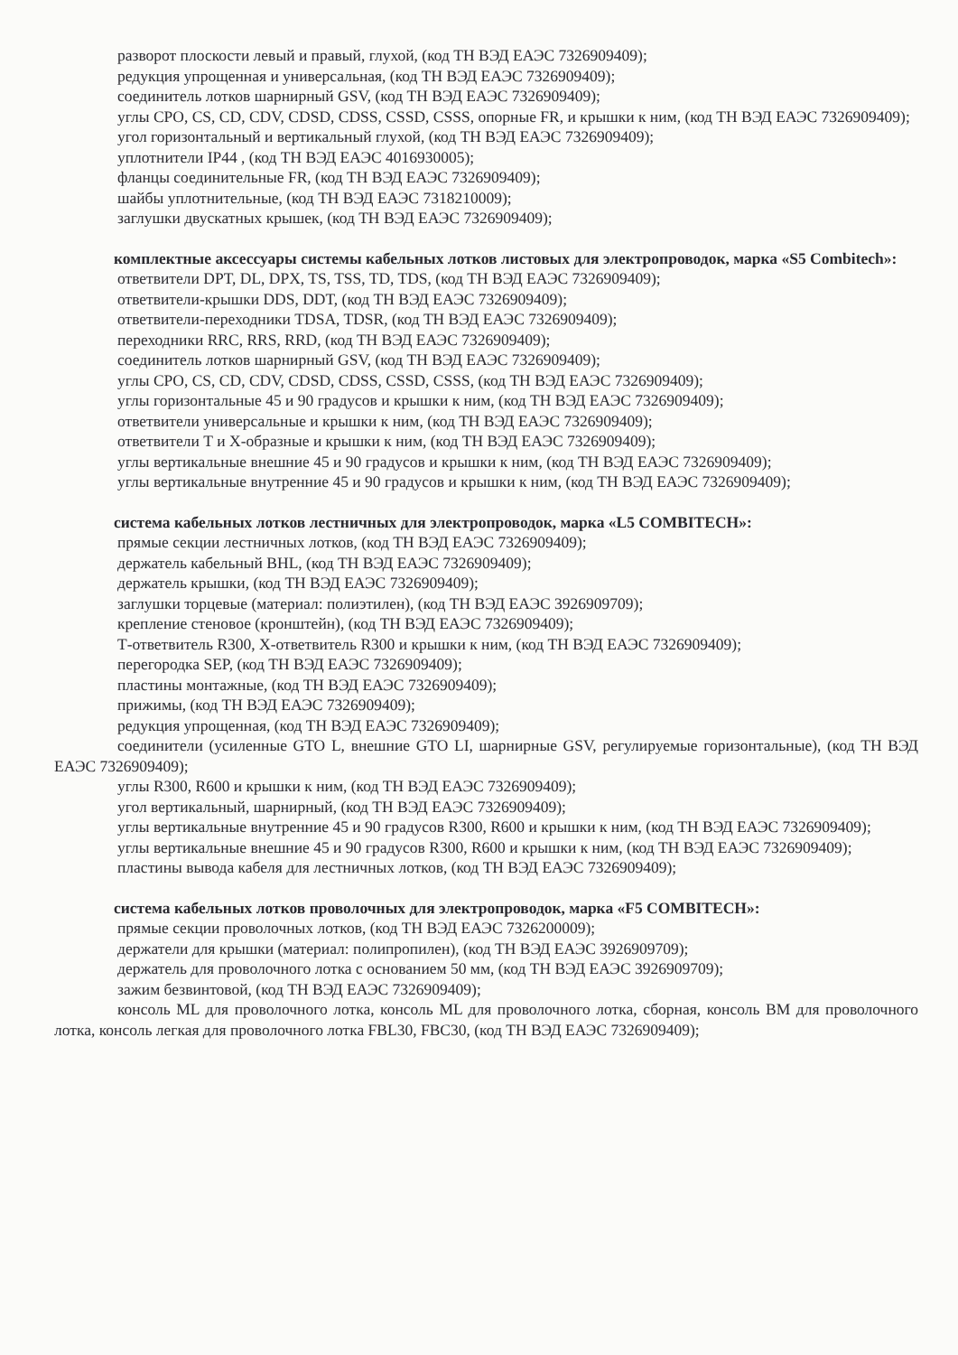разворот плоскости левый и правый, глухой, (код ТН ВЭД ЕАЭС 7326909409);
редукция упрощенная и универсальная, (код ТН ВЭД ЕАЭС 7326909409);
соединитель лотков шарнирный GSV, (код ТН ВЭД ЕАЭС 7326909409);
углы CPO, CS, CD, CDV, CDSD, CDSS, CSSD, CSSS, опорные FR, и крышки к ним, (код ТН ВЭД ЕАЭС 7326909409);
угол горизонтальный и вертикальный глухой, (код ТН ВЭД ЕАЭС 7326909409);
уплотнители IP44 , (код ТН ВЭД ЕАЭС 4016930005);
фланцы соединительные FR, (код ТН ВЭД ЕАЭС 7326909409);
шайбы уплотнительные, (код ТН ВЭД ЕАЭС 7318210009);
заглушки двускатных крышек, (код ТН ВЭД ЕАЭС 7326909409);
комплектные аксессуары системы кабельных лотков листовых для электропроводок, марка «S5 Combitech»:
ответвители DPT, DL, DPX, TS, TSS, TD, TDS, (код ТН ВЭД ЕАЭС 7326909409);
ответвители-крышки DDS, DDT, (код ТН ВЭД ЕАЭС 7326909409);
ответвители-переходники TDSA, TDSR, (код ТН ВЭД ЕАЭС 7326909409);
переходники RRC, RRS, RRD, (код ТН ВЭД ЕАЭС 7326909409);
соединитель лотков шарнирный GSV, (код ТН ВЭД ЕАЭС 7326909409);
углы CPO, CS, CD, CDV, CDSD, CDSS, CSSD, CSSS, (код ТН ВЭД ЕАЭС 7326909409);
углы горизонтальные 45 и 90 градусов и крышки к ним, (код ТН ВЭД ЕАЭС 7326909409);
ответвители универсальные и крышки к ним, (код ТН ВЭД ЕАЭС 7326909409);
ответвители Т и Х-образные и крышки к ним, (код ТН ВЭД ЕАЭС 7326909409);
углы вертикальные внешние 45 и 90 градусов и крышки к ним, (код ТН ВЭД ЕАЭС 7326909409);
углы вертикальные внутренние 45 и 90 градусов и крышки к ним, (код ТН ВЭД ЕАЭС 7326909409);
система кабельных лотков лестничных для электропроводок, марка «L5 COMBITECH»:
прямые секции лестничных лотков, (код ТН ВЭД ЕАЭС 7326909409);
держатель кабельный BHL, (код ТН ВЭД ЕАЭС 7326909409);
держатель крышки, (код ТН ВЭД ЕАЭС 7326909409);
заглушки торцевые (материал: полиэтилен), (код ТН ВЭД ЕАЭС 3926909709);
крепление стеновое (кронштейн), (код ТН ВЭД ЕАЭС 7326909409);
Т-ответвитель R300, Х-ответвитель R300 и крышки к ним, (код ТН ВЭД ЕАЭС 7326909409);
перегородка SEP, (код ТН ВЭД ЕАЭС 7326909409);
пластины монтажные, (код ТН ВЭД ЕАЭС 7326909409);
прижимы, (код ТН ВЭД ЕАЭС 7326909409);
редукция упрощенная, (код ТН ВЭД ЕАЭС 7326909409);
соединители (усиленные GTO L, внешние GTO LI, шарнирные GSV, регулируемые горизонтальные), (код ТН ВЭД ЕАЭС 7326909409);
углы R300, R600 и крышки к ним, (код ТН ВЭД ЕАЭС 7326909409);
угол вертикальный, шарнирный, (код ТН ВЭД ЕАЭС 7326909409);
углы вертикальные внутренние 45 и 90 градусов R300, R600 и крышки к ним, (код ТН ВЭД ЕАЭС 7326909409);
углы вертикальные внешние 45 и 90 градусов R300, R600 и крышки к ним, (код ТН ВЭД ЕАЭС 7326909409);
пластины вывода кабеля для лестничных лотков, (код ТН ВЭД ЕАЭС 7326909409);
система кабельных лотков проволочных для электропроводок, марка «F5 COMBITECH»:
прямые секции проволочных лотков, (код ТН ВЭД ЕАЭС 7326200009);
держатели для крышки (материал: полипропилен), (код ТН ВЭД ЕАЭС 3926909709);
держатель для проволочного лотка с основанием 50 мм, (код ТН ВЭД ЕАЭС 3926909709);
зажим безвинтовой, (код ТН ВЭД ЕАЭС 7326909409);
консоль ML для проволочного лотка, консоль ML для проволочного лотка, сборная, консоль BM для проволочного лотка, консоль легкая для проволочного лотка FBL30, FBC30, (код ТН ВЭД ЕАЭС 7326909409);